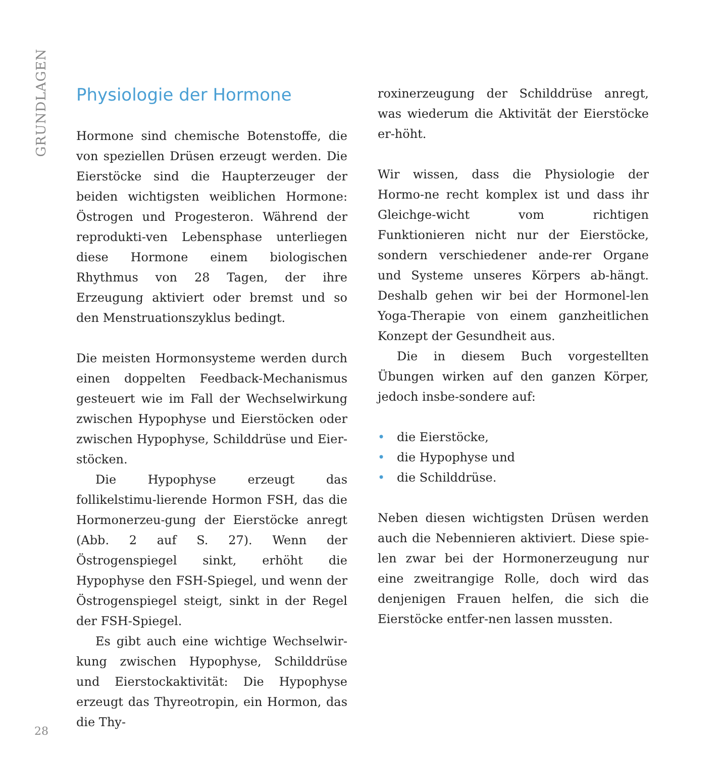GRUNDLAGEN
Physiologie der Hormone
Hormone sind chemische Botenstoffe, die von speziellen Drüsen erzeugt werden. Die Eierstöcke sind die Haupterzeuger der beiden wichtigsten weiblichen Hormone: Östrogen und Progesteron. Während der reprodukti-ven Lebensphase unterliegen diese Hormone einem biologischen Rhythmus von 28 Tagen, der ihre Erzeugung aktiviert oder bremst und so den Menstruationszyklus bedingt.
Die meisten Hormonsysteme werden durch einen doppelten Feedback-Mechanismus gesteuert wie im Fall der Wechselwirkung zwischen Hypophyse und Eierstöcken oder zwischen Hypophyse, Schilddrüse und Eier-stöcken.
Die Hypophyse erzeugt das follikelstimu-lierende Hormon FSH, das die Hormonerzeu-gung der Eierstöcke anregt (Abb. 2 auf S. 27). Wenn der Östrogenspiegel sinkt, erhöht die Hypophyse den FSH-Spiegel, und wenn der Östrogenspiegel steigt, sinkt in der Regel der FSH-Spiegel.
Es gibt auch eine wichtige Wechselwir-kung zwischen Hypophyse, Schilddrüse und Eierstockaktivität: Die Hypophyse erzeugt das Thyreotropin, ein Hormon, das die Thy-
roxinerzeugung der Schilddrüse anregt, was wiederum die Aktivität der Eierstöcke er-höht.
Wir wissen, dass die Physiologie der Hormo-ne recht komplex ist und dass ihr Gleichge-wicht vom richtigen Funktionieren nicht nur der Eierstöcke, sondern verschiedener ande-rer Organe und Systeme unseres Körpers ab-hängt. Deshalb gehen wir bei der Hormonel-len Yoga-Therapie von einem ganzheitlichen Konzept der Gesundheit aus.
Die in diesem Buch vorgestellten Übungen wirken auf den ganzen Körper, jedoch insbe-sondere auf:
• die Eierstöcke,
• die Hypophyse und
• die Schilddrüse.
Neben diesen wichtigsten Drüsen werden auch die Nebennieren aktiviert. Diese spie-len zwar bei der Hormonerzeugung nur eine zweitrangige Rolle, doch wird das denjenigen Frauen helfen, die sich die Eierstöcke entfer-nen lassen mussten.
28